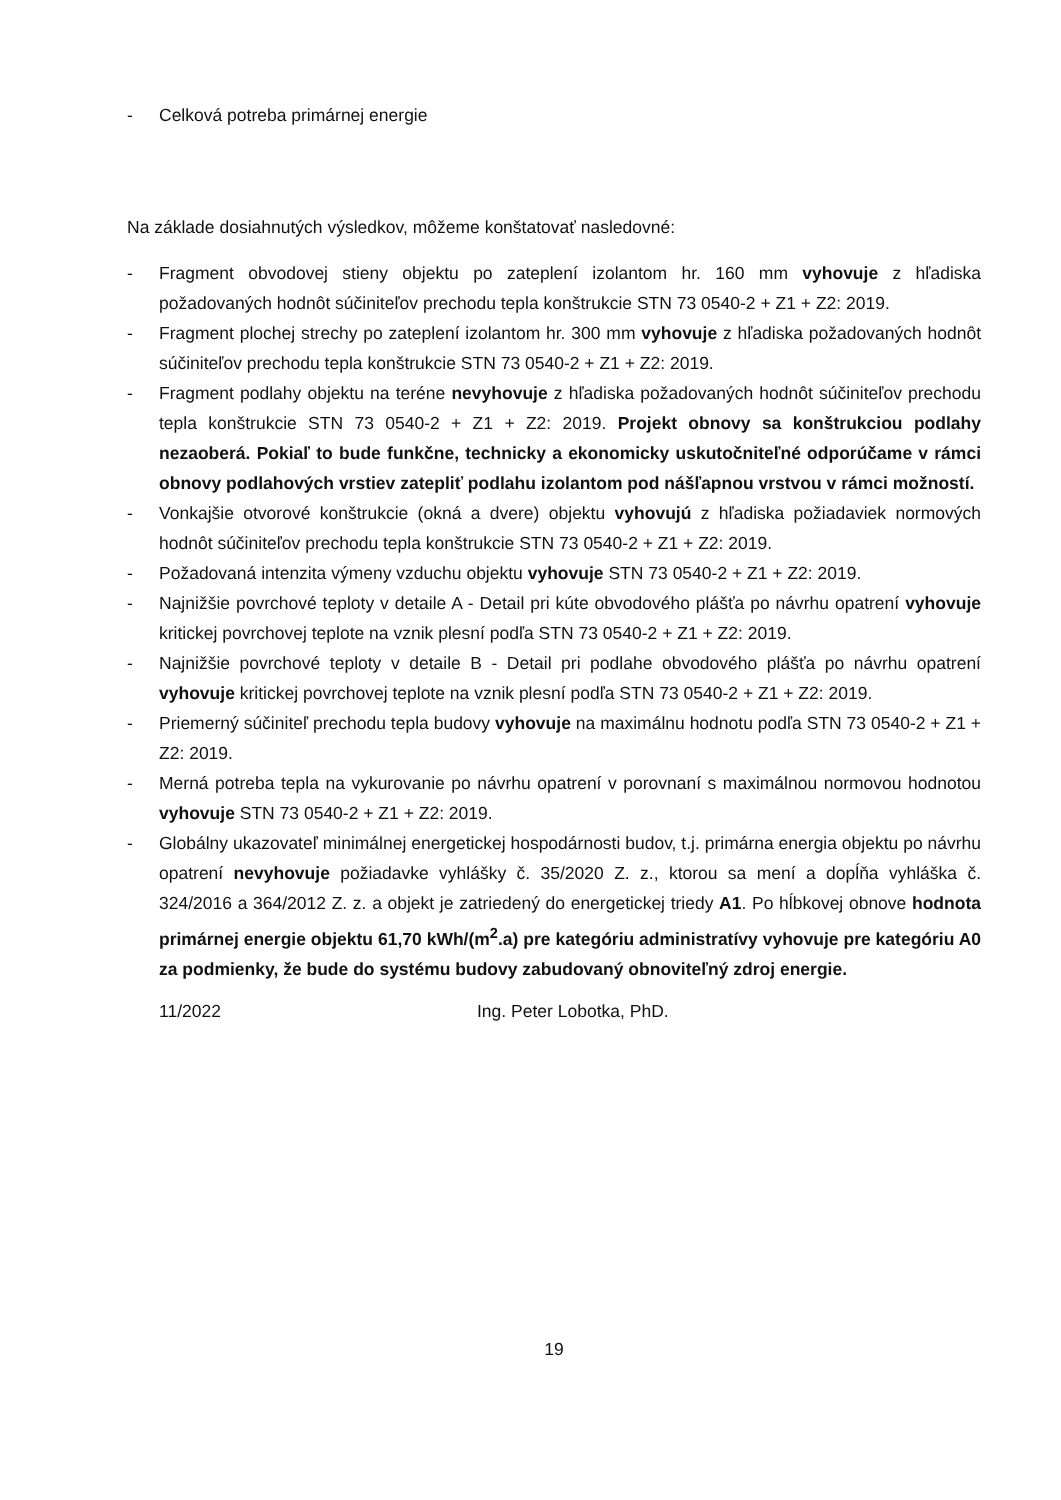- Celková potreba primárnej energie
Na základe dosiahnutých výsledkov, môžeme konštatovať nasledovné:
- Fragment obvodovej stieny objektu po zateplení izolantom hr. 160 mm vyhovuje z hľadiska požadovaných hodnôt súčiniteľov prechodu tepla konštrukcie STN 73 0540-2 + Z1 + Z2: 2019.
- Fragment plochej strechy po zateplení izolantom hr. 300 mm vyhovuje z hľadiska požadovaných hodnôt súčiniteľov prechodu tepla konštrukcie STN 73 0540-2 + Z1 + Z2: 2019.
- Fragment podlahy objektu na teréne nevyhovuje z hľadiska požadovaných hodnôt súčiniteľov prechodu tepla konštrukcie STN 73 0540-2 + Z1 + Z2: 2019. Projekt obnovy sa konštrukciou podlahy nezaoberá. Pokiaľ to bude funkčne, technicky a ekonomicky uskutočniteľné odporúčame v rámci obnovy podlahových vrstiev zatepliť podlahu izolantom pod nášľapnou vrstvou v rámci možností.
- Vonkajšie otvorové konštrukcie (okná a dvere) objektu vyhovujú z hľadiska požiadaviek normových hodnôt súčiniteľov prechodu tepla konštrukcie STN 73 0540-2 + Z1 + Z2: 2019.
- Požadovaná intenzita výmeny vzduchu objektu vyhovuje STN 73 0540-2 + Z1 + Z2: 2019.
- Najnižšie povrchové teploty v detaile A - Detail pri kúte obvodového plášťa po návrhu opatrení vyhovuje kritickej povrchovej teplote na vznik plesní podľa STN 73 0540-2 + Z1 + Z2: 2019.
- Najnižšie povrchové teploty v detaile B - Detail pri podlahe obvodového plášťa po návrhu opatrení vyhovuje kritickej povrchovej teplote na vznik plesní podľa STN 73 0540-2 + Z1 + Z2: 2019.
- Priemerný súčiniteľ prechodu tepla budovy vyhovuje na maximálnu hodnotu podľa STN 73 0540-2 + Z1 + Z2: 2019.
- Merná potreba tepla na vykurovanie po návrhu opatrení v porovnaní s maximálnou normovou hodnotou vyhovuje STN 73 0540-2 + Z1 + Z2: 2019.
- Globálny ukazovateľ minimálnej energetickej hospodárnosti budov, t.j. primárna energia objektu po návrhu opatrení nevyhovuje požiadavke vyhlášky č. 35/2020 Z. z., ktorou sa mení a dopĺňa vyhláška č. 324/2016 a 364/2012 Z. z. a objekt je zatriedený do energetickej triedy A1. Po hĺbkovej obnove hodnota primárnej energie objektu 61,70 kWh/(m<sup>2</sup>.a) pre kategóriu administratívy vyhovuje pre kategóriu A0 za podmienky, že bude do systému budovy zabudovaný obnoviteľný zdroj energie.
11/2022 Ing. Peter Lobotka, PhD.
19